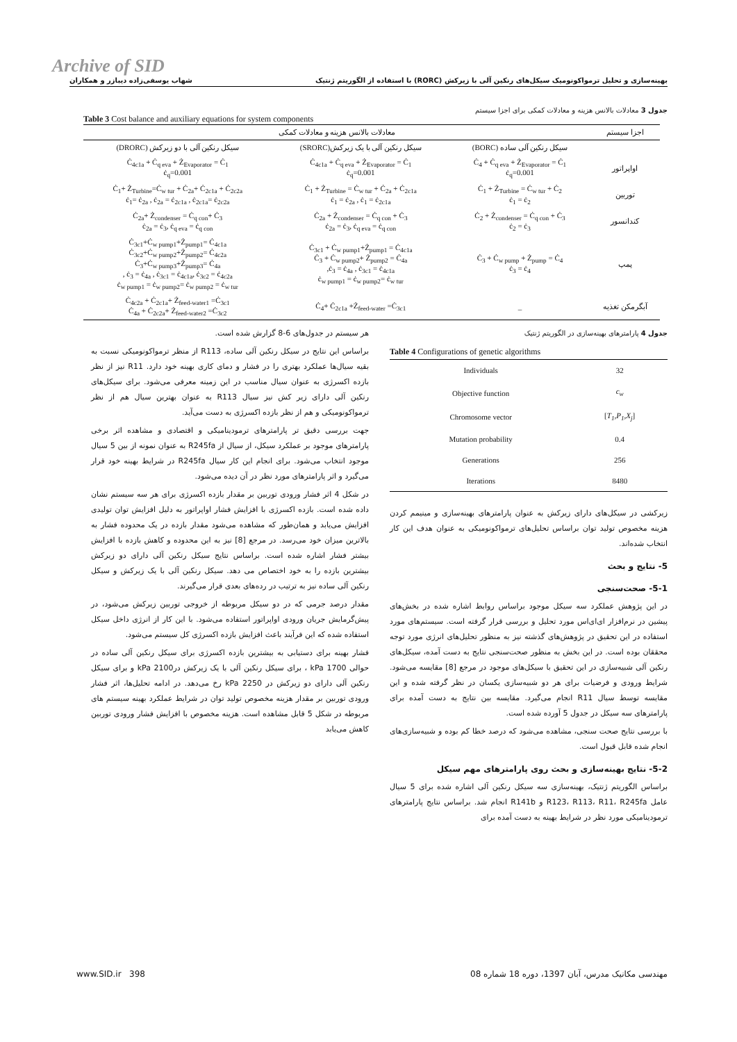Archive of SID
بهینه‌سازی و تحلیل ترمواکونومیک سیکل‌های رنکین آلی با زیرکش (RORC) با استفاده از الگوریتم ژنتیک شهاب یوسفی‌زاده دیبازر و همکاران
جدول 3 معادلات بالانس هزینه و معادلات کمکی برای اجزا سیستم
Table 3 Cost balance and auxiliary equations for system components
| اجزا سیستم | معادلات بالانس هزینه و معادلات کمکی | | |
| --- | --- | --- | --- |
| | سیکل رنکین آلی ساده (BORC) | سیکل رنکین آلی با یک زیرکش(SRORC) | سیکل رنکین آلی با دو زیرکش (DRORC) |
| اواپراتور | Ċ<sub>4</sub> + Ċ<sub>q eva</sub> + Ż<sub>Evaporator</sub> = Ċ<sub>1</sub> ċ<sub>q</sub>=0.001 | Ċ<sub>4c1a</sub> + Ċ<sub>q eva</sub> + Ż<sub>Evaporator</sub> = Ċ<sub>1</sub> ċ<sub>q</sub>=0.001 | Ċ<sub>4c1a</sub> + Ċ<sub>q eva</sub> + Ż<sub>Evaporator</sub> = Ċ<sub>1</sub> ċ<sub>q</sub>=0.001 |
| توربین | Ċ<sub>1</sub> + Ż<sub>Turbine</sub> = Ċ<sub>w tur</sub> + Ċ<sub>2</sub> ċ<sub>1</sub> = ċ<sub>2</sub> | Ċ<sub>1</sub> + Ż<sub>Turbine</sub> = Ċ<sub>w tur</sub> + Ċ<sub>2a</sub> + Ċ<sub>2c1a</sub> ċ<sub>1</sub> = ċ<sub>2a</sub> , ċ<sub>1</sub> = ċ<sub>2c1a</sub> | Ċ<sub>1</sub>+ Ż<sub>Turbine</sub>=Ċ<sub>w tur</sub> + Ċ<sub>2a</sub>+ Ċ<sub>2c1a</sub> + Ċ<sub>2c2a</sub> ċ<sub>1</sub>= ċ<sub>2a</sub> , ċ<sub>2a</sub> = ċ<sub>2c1a</sub> , ċ<sub>2c1a</sub>= ċ<sub>2c2a</sub> |
| کندانسور | Ċ<sub>2</sub> + Ż<sub>condenser</sub> = Ċ<sub>q con</sub> + Ċ<sub>3</sub> ċ<sub>2</sub> = ċ<sub>3</sub> | Ċ<sub>2a</sub> + Ż<sub>condenser</sub> = Ċ<sub>q con</sub> + Ċ<sub>3</sub> ċ<sub>2a</sub> = ċ<sub>3</sub>, ċ<sub>q eva</sub> = ċ<sub>q con</sub> | Ċ<sub>2a</sub>+ Ż<sub>condenser</sub> = Ċ<sub>q con</sub>+ Ċ<sub>3</sub> ċ<sub>2a</sub> = ċ<sub>3</sub>, ċ<sub>q eva</sub> = ċ<sub>q con</sub> |
| پمپ | Ċ<sub>3</sub> + Ċ<sub>w pump</sub> + Ż<sub>pump</sub> = Ċ<sub>4</sub> ċ<sub>3</sub> = ċ<sub>4</sub> | Ċ<sub>3c1</sub> + Ċ<sub>w pump1</sub>+Ż<sub>pump1</sub> = Ċ<sub>4c1a</sub> Ċ<sub>3</sub> + Ċ<sub>w pump2</sub>+ Ż<sub>pump2</sub> = Ċ<sub>4a</sub> ċ<sub>3</sub> = ċ<sub>4a</sub> , ċ<sub>3c1</sub> = ċ<sub>4c1a</sub>, ċ<sub>w pump1</sub> = ċ<sub>w pump2</sub>= ċ<sub>w tur</sub> | Ċ<sub>3c1</sub>+Ċ<sub>w pump1</sub>+Ż<sub>pump1</sub>= Ċ<sub>4c1a</sub> Ċ<sub>3c2</sub>+Ċ<sub>w pump2</sub>+Ż<sub>pump2</sub>= Ċ<sub>4c2a</sub> Ċ<sub>3</sub>+Ċ<sub>w pump3</sub>+Ż<sub>pump3</sub>= Ċ<sub>4a</sub> ċ<sub>3</sub> = ċ<sub>4a</sub> , ċ<sub>3c1</sub> = ċ<sub>4c1a</sub>, ċ<sub>3c2</sub> = ċ<sub>4c2a</sub> , ċ<sub>w pump1</sub> = ċ<sub>w pump2</sub>= ċ<sub>w pump2</sub> = ċ<sub>w tur</sub> |
| آبگرمکن تغذیه | _ | Ċ<sub>4</sub>+ Ċ<sub>2c1a</sub> +Ż<sub>feed-water</sub> =Ċ<sub>3c1</sub> | Ċ<sub>4c2a</sub> + Ċ<sub>2c1a</sub>+ Ż<sub>feed-water1</sub> =Ċ<sub>3c1</sub> Ċ<sub>4a</sub> + Ċ<sub>2c2a</sub>+ Ż<sub>feed-water2</sub> =Ċ<sub>3c2</sub> |
جدول 4 پارامترهای بهینه‌سازی در الگوریتم ژنتیک
Table 4 Configurations of genetic algorithms
| Individuals | 32 |
| Objective function | c<sub>w</sub> |
| Chromosome vector | [ T<sub>1</sub>,P<sub>1</sub>,X<sub>j</sub> ] |
| Mutation probability | 0.4 |
| Generations | 256 |
| Iterations | 8480 |
زیرکشی در سیکل‌های دارای زیرکش به عنوان پارامترهای بهینه‌سازی و مینیمم کردن هزینه مخصوص تولید توان براساس تحلیل‌های ترمواکونومیکی به عنوان هدف این کار انتخاب شده‌اند.
5- نتایج و بحث
5-1- صحت‌سنجی
در این پژوهش عملکرد سه سیکل موجود براساس روابط اشاره شده در بخش‌های پیشین در نرم‌افزار ای‌ای‌اس مورد تحلیل و بررسی قرار گرفته است. سیستم‌های مورد استفاده در این تحقیق در پژوهش‌های گذشته نیز به منظور تحلیل‌های انرژی مورد توجه محققان بوده است. در این بخش به منظور صحت‌سنجی نتایج به دست آمده، سیکل‌های رنکین آلی شبیه‌سازی در این تحقیق با سیکل‌های موجود در مرجع [8] مقایسه می‌شود. شرایط ورودی و فرضیات برای هر دو شبیه‌سازی یکسان در نظر گرفته شده و این مقایسه توسط سیال R11 انجام می‌گیرد. مقایسه بین نتایج به دست آمده برای پارامترهای سه سیکل در جدول 5 آورده شده است.
با بررسی نتایج صحت سنجی، مشاهده می‌شود که درصد خطا کم بوده و شبیه‌سازی‌های انجام شده قابل قبول است.
5-2- نتایج بهینه‌سازی و بحث روی پارامترهای مهم سیکل
براساس الگوریتم ژنتیک، بهینه‌سازی سه سیکل رنکین آلی اشاره شده برای 5 سیال عامل R123، R113، R11، R245fa و R141b انجام شد. براساس نتایج پارامترهای ترمودینامیکی مورد نظر در شرایط بهینه به دست آمده برای
هر سیستم در جدول‌های 6-8 گزارش شده است.
براساس این نتایج در سیکل رنکین آلی ساده، R113 از منظر ترمواکونومیکی نسبت به بقیه سیال‌ها عملکرد بهتری را در فشار و دمای کاری بهینه خود دارد. R11 نیز از نظر بازده اکسرژی به عنوان سیال مناسب در این زمینه معرفی می‌شود. برای سیکل‌های رنکین آلی دارای زیر کش نیز سیال R113 به عنوان بهترین سیال هم از نظر ترمواکونومیکی و هم از نظر بازده اکسرژی به دست می‌آید.
جهت بررسی دقیق تر پارامترهای ترمودینامیکی و اقتصادی و مشاهده اثر برخی پارامترهای موجود بر عملکرد سیکل، از سیال از R245fa به عنوان نمونه از بین 5 سیال موجود انتخاب می‌شود. برای انجام این کار سیال R245fa در شرایط بهینه خود قرار می‌گیرد و اثر پارامترهای مورد نظر در آن دیده می‌شود.
در شکل 4 اثر فشار ورودی توربین بر مقدار بازده اکسرژی برای هر سه سیستم نشان داده شده است. بازده اکسرژی با افزایش فشار اواپراتور به دلیل افزایش توان تولیدی افزایش می‌یابد و همان‌طور که مشاهده می‌شود مقدار بازده در یک محدوده فشار به بالاترین میزان خود می‌رسد. در مرجع [8] نیز به این محدوده و کاهش بازده با افزایش بیشتر فشار اشاره شده است. براساس نتایج سیکل رنکین آلی دارای دو زیرکش بیشترین بازده را به خود اختصاص می دهد. سیکل رنکین آلی با یک زیرکش و سیکل رنکین آلی ساده نیز به ترتیب در رده‌های بعدی قرار می‌گیرند.
مقدار درصد جرمی که در دو سیکل مربوطه از خروجی توربین زیرکش می‌شود، در پیش‌گرمایش جریان ورودی اواپراتور استفاده می‌شود. با این کار از انرژی داخل سیکل استفاده شده که این فرآیند باعث افزایش بازده اکسرژی کل سیستم می‌شود.
فشار بهینه برای دستیابی به بیشترین بازده اکسرژی برای سیکل رنکین آلی ساده در حوالی 1700 kPa ، برای سیکل رنکین آلی با یک زیرکش در2100 kPa و برای سیکل رنکین آلی دارای دو زیرکش در 2250 kPa رخ می‌دهد. در ادامه تحلیل‌ها، اثر فشار ورودی توربین بر مقدار هزینه مخصوص تولید توان در شرایط عملکرد بهینه سیستم های مربوطه در شکل 5 قابل مشاهده است. هزینه مخصوص با افزایش فشار ورودی توربین کاهش می‌یابد
www.SID.ir 398 مهندسی مکانیک مدرس، آبان 1397، دوره 18 شماره 08